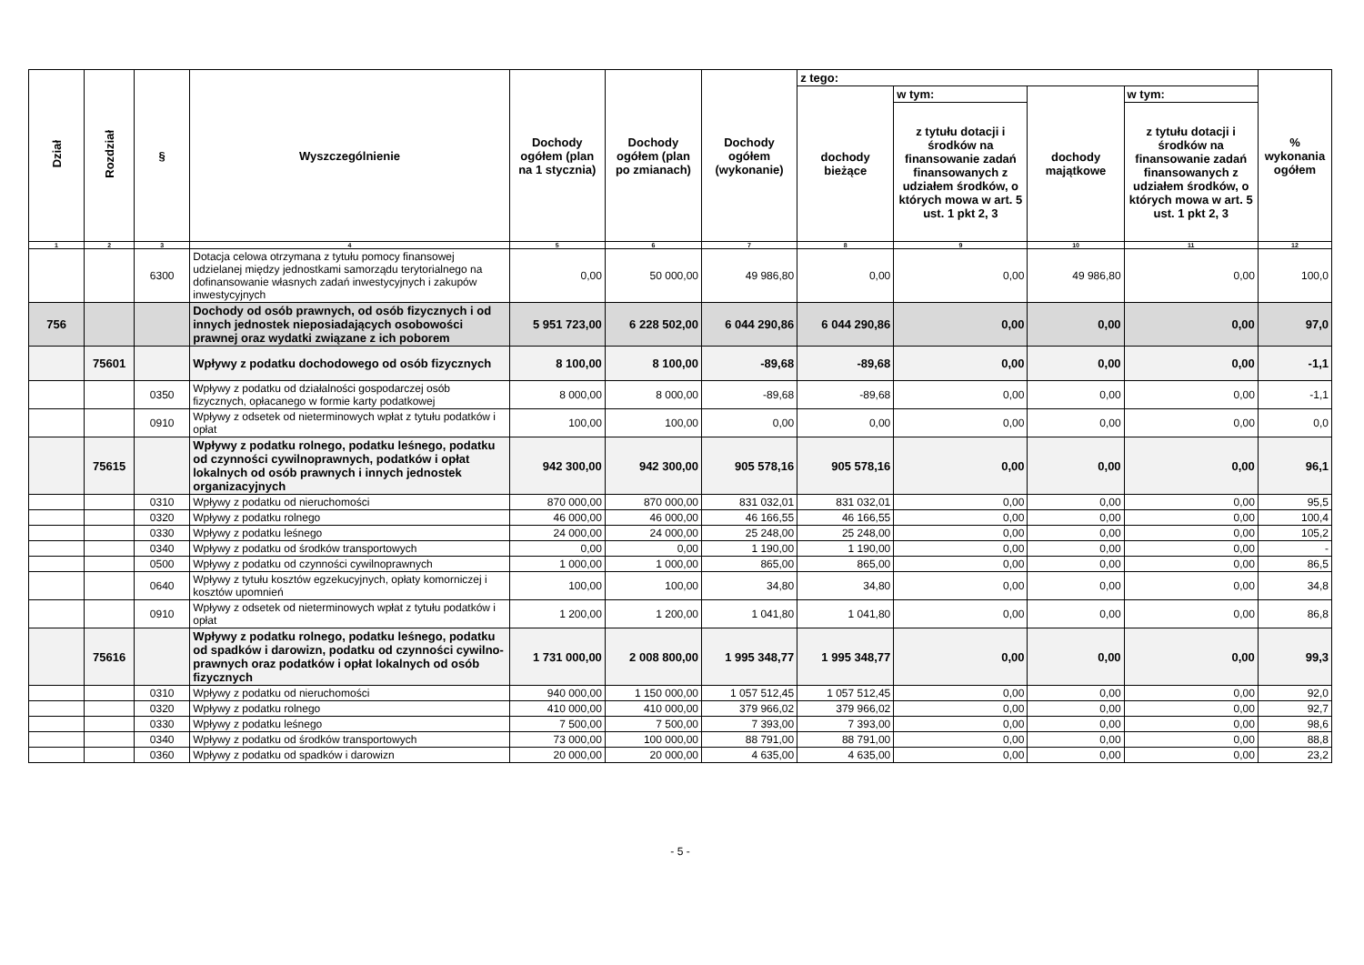| Dział | Rozdział | § | Wyszczególnienie | Dochody ogółem (plan na 1 stycznia) | Dochody ogółem (plan po zmianach) | Dochody ogółem (wykonanie) | z tego: | | | | % wykonania ogółem |
| --- | --- | --- | --- | --- | --- | --- | --- | --- | --- | --- | --- |
| | | | | | | | dochody bieżące | w tym: | dochody majątkowe | w tym: | |
| | | | | | | | | z tytułu dotacji i środków na finansowanie zadań finansowanych z udziałem środków, o których mowa w art. 5 ust. 1 pkt 2, 3 | | z tytułu dotacji i środków na finansowanie zadań finansowanych z udziałem środków, o których mowa w art. 5 ust. 1 pkt 2, 3 | |
| 1 | 2 | 3 | 4 | 5 | 6 | 7 | 8 | 9 | 10 | 11 | 12 |
| | | 6300 | Dotacja celowa otrzymana z tytułu pomocy finansowej udzielanej między jednostkami samorządu terytorialnego na dofinansowanie własnych zadań inwestycyjnych i zakupów inwestycyjnych | 0,00 | 50 000,00 | 49 986,80 | 0,00 | 0,00 | 49 986,80 | 0,00 | 100,0 |
| 756 | | | Dochody od osób prawnych, od osób fizycznych i od innych jednostek nieposiadających osobowości prawnej oraz wydatki związane z ich poborem | 5 951 723,00 | 6 228 502,00 | 6 044 290,86 | 6 044 290,86 | 0,00 | 0,00 | 0,00 | 97,0 |
| | 75601 | | Wpływy z podatku dochodowego od osób fizycznych | 8 100,00 | 8 100,00 | -89,68 | -89,68 | 0,00 | 0,00 | 0,00 | -1,1 |
| | | 0350 | Wpływy z podatku od działalności gospodarczej osób fizycznych, opłacanego w formie karty podatkowej | 8 000,00 | 8 000,00 | -89,68 | -89,68 | 0,00 | 0,00 | 0,00 | -1,1 |
| | | 0910 | Wpływy z odsetek od nieterminowych wpłat z tytułu podatków i opłat | 100,00 | 100,00 | 0,00 | 0,00 | 0,00 | 0,00 | 0,00 | 0,0 |
| | 75615 | | Wpływy z podatku rolnego, podatku leśnego, podatku od czynności cywilnoprawnych, podatków i opłat lokalnych od osób prawnych i innych jednostek organizacyjnych | 942 300,00 | 942 300,00 | 905 578,16 | 905 578,16 | 0,00 | 0,00 | 0,00 | 96,1 |
| | | 0310 | Wpływy z podatku od nieruchomości | 870 000,00 | 870 000,00 | 831 032,01 | 831 032,01 | 0,00 | 0,00 | 0,00 | 95,5 |
| | | 0320 | Wpływy z podatku rolnego | 46 000,00 | 46 000,00 | 46 166,55 | 46 166,55 | 0,00 | 0,00 | 0,00 | 100,4 |
| | | 0330 | Wpływy z podatku leśnego | 24 000,00 | 24 000,00 | 25 248,00 | 25 248,00 | 0,00 | 0,00 | 0,00 | 105,2 |
| | | 0340 | Wpływy z podatku od środków transportowych | 0,00 | 0,00 | 1 190,00 | 1 190,00 | 0,00 | 0,00 | 0,00 | - |
| | | 0500 | Wpływy z podatku od czynności cywilnoprawnych | 1 000,00 | 1 000,00 | 865,00 | 865,00 | 0,00 | 0,00 | 0,00 | 86,5 |
| | | 0640 | Wpływy z tytułu kosztów egzekucyjnych, opłaty komorniczej i kosztów upomnień | 100,00 | 100,00 | 34,80 | 34,80 | 0,00 | 0,00 | 0,00 | 34,8 |
| | | 0910 | Wpływy z odsetek od nieterminowych wpłat z tytułu podatków i opłat | 1 200,00 | 1 200,00 | 1 041,80 | 1 041,80 | 0,00 | 0,00 | 0,00 | 86,8 |
| | 75616 | | Wpływy z podatku rolnego, podatku leśnego, podatku od spadków i darowizn, podatku od czynności cywilno-prawnych oraz podatków i opłat lokalnych od osób fizycznych | 1 731 000,00 | 2 008 800,00 | 1 995 348,77 | 1 995 348,77 | 0,00 | 0,00 | 0,00 | 99,3 |
| | | 0310 | Wpływy z podatku od nieruchomości | 940 000,00 | 1 150 000,00 | 1 057 512,45 | 1 057 512,45 | 0,00 | 0,00 | 0,00 | 92,0 |
| | | 0320 | Wpływy z podatku rolnego | 410 000,00 | 410 000,00 | 379 966,02 | 379 966,02 | 0,00 | 0,00 | 0,00 | 92,7 |
| | | 0330 | Wpływy z podatku leśnego | 7 500,00 | 7 500,00 | 7 393,00 | 7 393,00 | 0,00 | 0,00 | 0,00 | 98,6 |
| | | 0340 | Wpływy z podatku od środków transportowych | 73 000,00 | 100 000,00 | 88 791,00 | 88 791,00 | 0,00 | 0,00 | 0,00 | 88,8 |
| | | 0360 | Wpływy z podatku od spadków i darowizn | 20 000,00 | 20 000,00 | 4 635,00 | 4 635,00 | 0,00 | 0,00 | 0,00 | 23,2 |
- 5 -